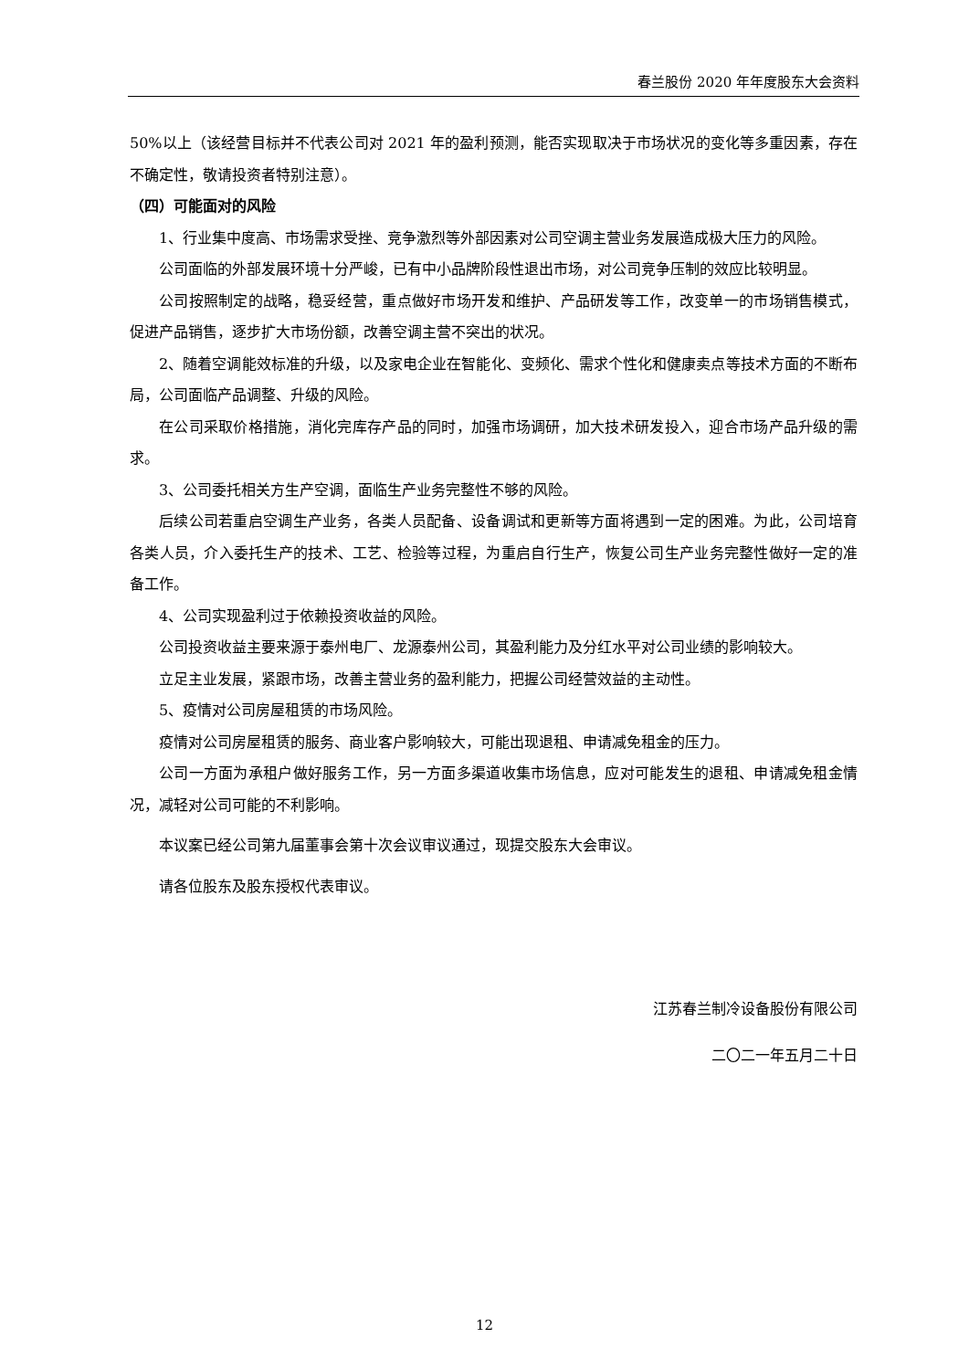春兰股份 2020 年年度股东大会资料
50%以上（该经营目标并不代表公司对 2021 年的盈利预测，能否实现取决于市场状况的变化等多重因素，存在不确定性，敬请投资者特别注意）。
（四）可能面对的风险
1、行业集中度高、市场需求受挫、竞争激烈等外部因素对公司空调主营业务发展造成极大压力的风险。
公司面临的外部发展环境十分严峻，已有中小品牌阶段性退出市场，对公司竞争压制的效应比较明显。
公司按照制定的战略，稳妥经营，重点做好市场开发和维护、产品研发等工作，改变单一的市场销售模式，促进产品销售，逐步扩大市场份额，改善空调主营不突出的状况。
2、随着空调能效标准的升级，以及家电企业在智能化、变频化、需求个性化和健康卖点等技术方面的不断布局，公司面临产品调整、升级的风险。
在公司采取价格措施，消化完库存产品的同时，加强市场调研，加大技术研发投入，迎合市场产品升级的需求。
3、公司委托相关方生产空调，面临生产业务完整性不够的风险。
后续公司若重启空调生产业务，各类人员配备、设备调试和更新等方面将遇到一定的困难。为此，公司培育各类人员，介入委托生产的技术、工艺、检验等过程，为重启自行生产，恢复公司生产业务完整性做好一定的准备工作。
4、公司实现盈利过于依赖投资收益的风险。
公司投资收益主要来源于泰州电厂、龙源泰州公司，其盈利能力及分红水平对公司业绩的影响较大。
立足主业发展，紧跟市场，改善主营业务的盈利能力，把握公司经营效益的主动性。
5、疫情对公司房屋租赁的市场风险。
疫情对公司房屋租赁的服务、商业客户影响较大，可能出现退租、申请减免租金的压力。
公司一方面为承租户做好服务工作，另一方面多渠道收集市场信息，应对可能发生的退租、申请减免租金情况，减轻对公司可能的不利影响。
本议案已经公司第九届董事会第十次会议审议通过，现提交股东大会审议。
请各位股东及股东授权代表审议。
江苏春兰制冷设备股份有限公司
二〇二一年五月二十日
12